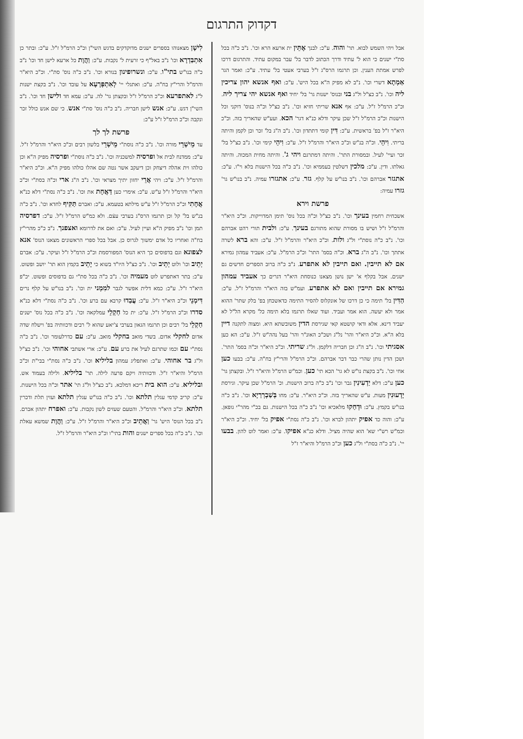דקדוק התרגום
לִישָׁן מצאנוהו בספרים ישנים מדוקדקים בדגש השי"ן וכ"כ הרמ"ל ז"ל. ע"כ: ובתר כן אִתְבַּדְרָא וכו' נ"ב באל"ף כי זרעית ל' נקבות. ע"כ: וַהֲוָת כל ארעא לישן חד וכו' נ"ב כ"ה בנו"ש בתי"ו. ע"כ: ונשרופינון בנורא וכו'. נ"ב כ"ה נוס' סת"י. וכ"כ היא"ר והרמ"ל והרי"ץ בח"ה. ע"כ: ואתגלי יי' לְאִתְפְּרָעָא על עובד וכו'. נ"ב בקצת ישנות ל"ג לאתפרעא וכ"כ הרמ"ל ז"ל ובקצתן גר' לה. ע"כ: עמא חד ולישן חד וכו'. נ"ב השי"ן דגש. ע"כ: אנש לישן חבריה. נ"ב כ"ה נוס' סת"י אנש. כי שם אנש כולל זכר ונקבה וכ"כ הרמ"ל ז"ל ע"כ:
פרשת לך לך
עד מֵישְׁרֵי מורה וכו'. נ"ב כ"ה נוסת"י מֵישְׁרֵי בלשון רבים וכ"כ היא"ר והרמ"ל ז"ל. ע"כ: ממדנח לבית אל ופרסיה למשכניה וכו'. נ"ב כ"ה נוסת"י ופרסיה מפיק ה"א וכן כולהו וית אהלה דיצחק וכן דיעקב אשר נטה שם אהלו כולהו מפיק ה"א. וכ"כ היא"ר והרמ"ל ז"ל. ע"כ: ויהי אֲרֵי יחזון יתיך מצראי וכו'. נ"ב ה"ג ארי וכ"ה בסת"י וכ"כ היא"ר והרמ"ל ז"ל ע"ש. ע"כ: אימרי כען דַּאֲחָת את וכו'. נ"ב כ"ה נסת"י דלא כנ"א אֲחָתִי וכ"כ הרמ"ל ז"ל ע"ש מילתא בטעמא. ע"כ: ואברם תַּקִּיף לחדא וכו'. נ"ב כ"ה בנ"ש בל' קל וכן תרגמו הרס"ג בערבי עצֿם. ולא כמ"ש הרמ"ל ז"ל. ע"כ: דפרסיה תמן וכו' נ"ב מפיק ה"א ועיין לעיל. ע"כ: ואם את לדרומא ואצפנך. נ"ב כ"כ מהרי"ץ בח"ה ואחריו כל אדם ימשוך לגרוס כן. אבל בכל ספרי הראשונים מצאנו הנוס' אנא לצפונא וגם בדפוסים כך היא הנוס' המפורסמת וכ"כ הרמ"ל ז"ל ועיקר. ע"כ: אברם יְתֵיב וכו' ולוט יְתֵיב וכו'. נ"ב כצ"ל היו"ד בשוא כי יָתֵיב בקמץ הוא תר' יושב ופשוט. ע"כ: בתר דאתפרש לוט מעמיה וכו'. נ"ב כ"ה בכל סת"י גם בדפוסים ופשוט. יכ"פ היא"ר ז"ל. ע"כ: כמא דלית אפשר לגבר למִמְני ית וכו'. נ"ב בנו"ש על קלף נרים דִּימְנֵי וכ"כ היא"ר ז"ל. ע"כ: עֲבַדוּ קרבא עם ברע וכו'. נ"ב כ"ה נסת"י דלא כנ"א סדרו וכ"כ הרמ"ל ז"ל. ע"כ: ית כל חַקְלֵי עמלקאה וכו'. נ"ב כ"ה בכל נוס' ישנים חַקְלֵי בל' רבים וכן תרגמו הגאון בערבי צ'יאע שהוא ל' רבים ודכוותיה בפ' וישלח שדה אדום לחקלי אדום. בשדי מואב בחקלי מואב. ע"כ: עם כדרלעומר וכו'. נ"ב כ"ה נסת"י עם וכמו שתרגם לעיל את ברע עם. ע"כ: ארי אשתבי אחוהי וכו'. נ"ב כצ"ל ול"ג בר אחוהי. ע"כ: ואתפליג עמהון בליליא וכו'. נ"ב כ"ה נסת"י בבי"ת וכ"כ הרמ"ל והיא"ר ז"ל. ודכוותיה ויקם פרעה לילה. תר' בליליא. ולילה בעמוד אש. ובליליא. ע"כ: הוא בית ריכא דמלכא. נ"ב כצ"ל ול"ג תי' אתר וכ"ה בכל הישנות. ע"כ: קריב קדמי עגלין תלתא וכו'. נ"ב כ"ה בנו"ש עגלין תלתא ועזין תלת ודכרין תלתא. וכ"כ היא"ר והרמ"ל. והטעם שעזים לשון נקבות. ע"כ: ואפרח יתהון אברם. נ"ב בכל הנוס' היש' גר' וַאֲתֵיב וכ"כ היא"ר והרמ"ל ז"ל. ע"כ: וַהֲוָת שמשא עאלת וכו'. נ"ב כ"ה בכל ספרים ישנים והות בתי"ו וכ"כ היא"ר והרמ"ל ז"ל.
אבל ויהי השמש לבוא. תר' והוה. ע"כ: לבנך אֶתֵּין ית ארעא הרא וכו'. נ"ב כ"ה בכל סת"י ישנים כי הוא ל' עתיד ודרך הכתוב לדבר בל' עבר במקום עתיד. והתרגום דרכו לפרש אמתת הענין. וכן תרגמו הרס"ג ז"ל בערבי אעטי בל' עתיד. ע"כ: ואמר הגר אַמְתָא דשרי וכו'. נ"ב לא מפיק ה"א בכל היש'. ע"כ: ואף אנשא יהון צריכין ליה וכו'. נ"ב כצ"ל ול"ג בני ובנוס' ישנות גר' בל' יחיד ואף אנשא יהי צריך ליה. וכ"כ הרמ"ל ז"ל. ע"כ: אף אנא שריתי חזיא וכו'. נ"ב כצ"ל וכ"ה בנוס' דוקני וכל הישנות וכ"כ הרמ"ל ז"ל שכן עיקר ודלא כנ"א דגר' הכא. ועע"ש שהאריך בזה. וכ"כ היא"ר ז"ל בפ' בראשית. ע"כ: דִּין קומי דתתדון וכו'. נ"ב ה"ג בל' זכר וכן לקמן והיתה בריתי. וִיהֵי. וכ"ה בנ"ש וכ"כ היא"ר והרמ"ל ז"ל. ע"כ: וִיהֵי קימי וכו'. נ"ב כצ"ל בל' זכר ועיי' לעיל. ובמסורת התר'. והיתה דמתרגם ויהי ג'. והיתה מחית המכוה. והיתה גאלתו. ודין. ע"כ: מלכין דשלטין בעממיא וכו'. נ"ב כ"ה בכל הישנות בלא וי"ו. ע"כ: אתגזר אברהם וכו'. נ"ב בנו"ש על קלף. גזר. ע"כ: אתגזרו עמיה. נ"ב בנו"ש גר' גזרו עמיה:
פרשת וירא
אשכחית רחמין בעינך וכו'. נ"ב כצ"ל וכ"ה בכל נוס' תימן המדוייקות. וכ"כ היא"ר והרמ"ל ז"ל ושיש בו מסורת שהוא מתורגם בעינך. ע"כ: ולבית תורי רהט אברהם וכו'. נ"ב כ"ה נוסת"י ול"ג ולות. וכ"כ היא"ר והרמ"ל ז"ל. ע"כ: והא ברא לשרה אתתך וכו'. נ"ב ה"ג ברא. וכ"ה בסמ' התר' וכ"כ הרמ"ל. ע"כ: אעביד עמהון גמירא אם לא תייבין. ואם תייבין לא אתפרע. נ"ב כ"ה ברוב הספרים חדשים גם ישנים. אבל בקלף א' ישן נושן מצאנו כנוסחת היא"ר דגרים כך אעביד עמהון גמירא אם תייבין ואם לא אתפרע. ועמ"ש בזה היא"ר והרמ"ל ז"ל. ע"כ: הַדִּין בל' תימה כי כן דרכו של אונקלוס להסיר התימה כדאשכחן בפ' בלק שתר' ההוא אמר ולא יעשה. הוא אמר ועביד. ועוד שאלו תרגמו בלא תימה כל' מקרא הל"ל לא יעביד דינא. אלא ודאי קושטא קאי שגירסת הדין משובשתא היא. ומצוה לתקנה דיין בלא ה"א. וכ"כ היא"ר והר' נל"ג ושכ"כ האונ"ר והר' בעל נהה"ש ז"ל. ע"כ: הא כען אסגיתי וכו'. נ"ב ה"ג וכן חבריה דלקמן. ול"ג שריתי. וכ"כ היא"ר וכ"ה בסמ' התר'. ושכן הדין נותן שהרי כבר דבר אברהם. וכ"כ הרמ"ל והרי"ץ בח"ה. ע"כ: בבעו כען אחי וכו'. נ"ב בקצת נו"ש לא גר' הכא תי' כען. וכמ"ש הרמ"ל והיא"ר ז"ל. ובקצתן גר' כען ע"כ: דלא יַדְעִינִין גבר וכו' נ"ב כ"ה ברוב הישנות. וכ' הרמ"ל שכן עיקר. וגירסת יָדְעוּנִין מעות. ע"ש שהאריך בזה. וכ"כ היא"ר. ע"כ: מחו בְּשַׁבְרְרַיָא וכו'. נ"ב כ"ה בנו"ש בקמץ. ע"כ: וּדְחַקוּ מלאכיא וכו' נ"ב כ"ה בכל הישנות. גם בכ"י מהר"י גופאן. ע"כ: והוה כד אפיק יתהון לברא וכו'. נ"ב כ"ה נסת"י אפיק בל' יחיד. וכ"כ היא"ר וכמ"ש רש"י שא' הוא שהיה מציל. ודלא כנ"א אפיקו. ע"כ: ואמר לוט להון. בבעו יי'. נ"ב כ"ה בסת"י ול"ג כען וכ"כ הרמ"ל והיא"ר ז"ל